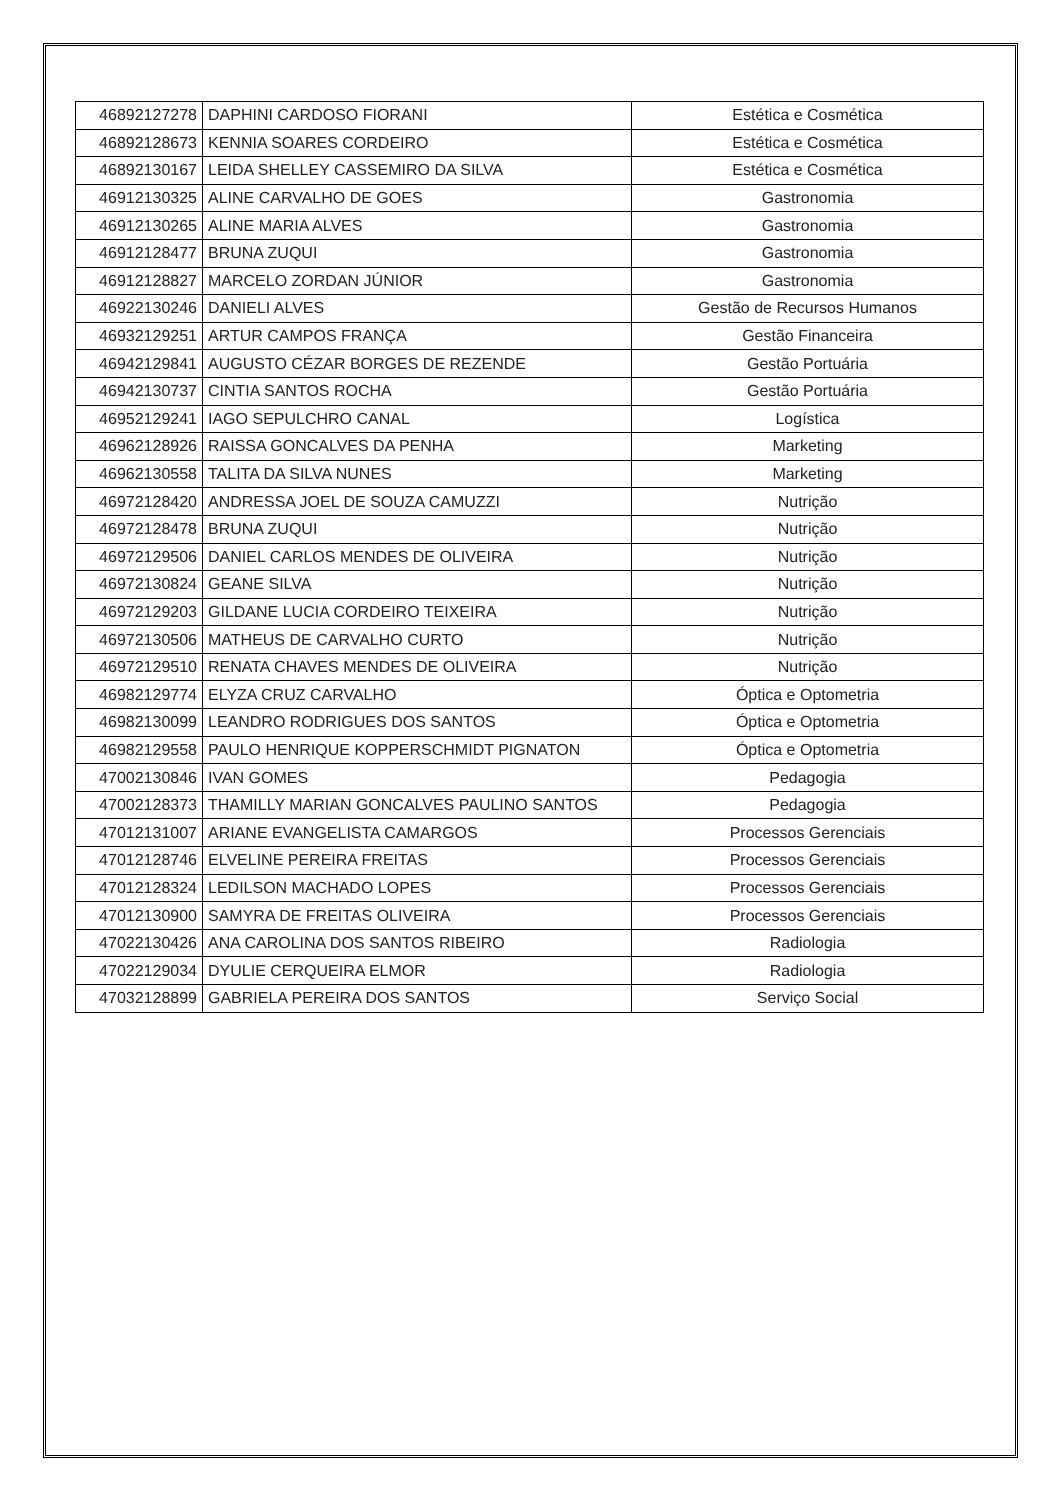| 46892127278 | DAPHINI CARDOSO FIORANI | Estética e Cosmética |
| 46892128673 | KENNIA SOARES CORDEIRO | Estética e Cosmética |
| 46892130167 | LEIDA SHELLEY CASSEMIRO DA SILVA | Estética e Cosmética |
| 46912130325 | ALINE CARVALHO DE GOES | Gastronomia |
| 46912130265 | ALINE MARIA ALVES | Gastronomia |
| 46912128477 | BRUNA ZUQUI | Gastronomia |
| 46912128827 | MARCELO ZORDAN JÚNIOR | Gastronomia |
| 46922130246 | DANIELI ALVES | Gestão de Recursos Humanos |
| 46932129251 | ARTUR CAMPOS FRANÇA | Gestão Financeira |
| 46942129841 | AUGUSTO CÉZAR BORGES DE REZENDE | Gestão Portuária |
| 46942130737 | CINTIA SANTOS ROCHA | Gestão Portuária |
| 46952129241 | IAGO SEPULCHRO CANAL | Logística |
| 46962128926 | RAISSA GONCALVES DA PENHA | Marketing |
| 46962130558 | TALITA DA SILVA NUNES | Marketing |
| 46972128420 | ANDRESSA JOEL DE SOUZA CAMUZZI | Nutrição |
| 46972128478 | BRUNA ZUQUI | Nutrição |
| 46972129506 | DANIEL CARLOS MENDES DE OLIVEIRA | Nutrição |
| 46972130824 | GEANE SILVA | Nutrição |
| 46972129203 | GILDANE LUCIA CORDEIRO TEIXEIRA | Nutrição |
| 46972130506 | MATHEUS DE CARVALHO CURTO | Nutrição |
| 46972129510 | RENATA CHAVES MENDES DE OLIVEIRA | Nutrição |
| 46982129774 | ELYZA CRUZ CARVALHO | Óptica e Optometria |
| 46982130099 | LEANDRO RODRIGUES DOS SANTOS | Óptica e Optometria |
| 46982129558 | PAULO HENRIQUE KOPPERSCHMIDT PIGNATON | Óptica e Optometria |
| 47002130846 | IVAN GOMES | Pedagogia |
| 47002128373 | THAMILLY MARIAN GONCALVES PAULINO SANTOS | Pedagogia |
| 47012131007 | ARIANE EVANGELISTA CAMARGOS | Processos Gerenciais |
| 47012128746 | ELVELINE PEREIRA FREITAS | Processos Gerenciais |
| 47012128324 | LEDILSON MACHADO LOPES | Processos Gerenciais |
| 47012130900 | SAMYRA DE FREITAS OLIVEIRA | Processos Gerenciais |
| 47022130426 | ANA CAROLINA DOS SANTOS RIBEIRO | Radiologia |
| 47022129034 | DYULIE CERQUEIRA ELMOR | Radiologia |
| 47032128899 | GABRIELA PEREIRA DOS SANTOS | Serviço Social |